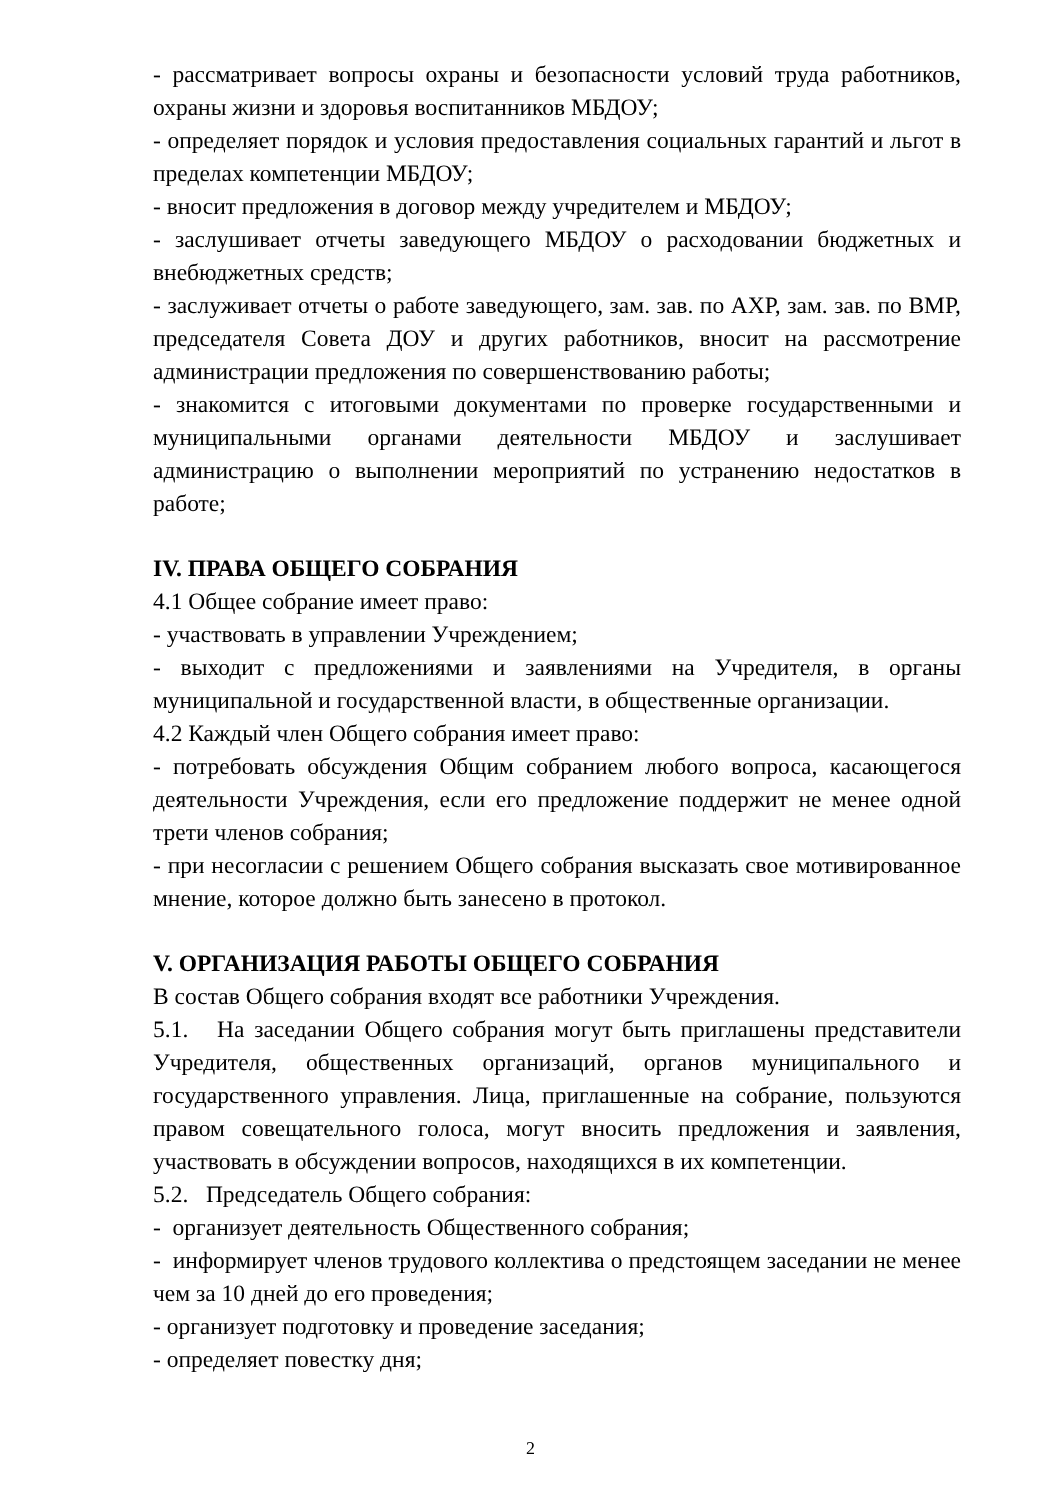- рассматривает вопросы охраны и безопасности условий труда работников, охраны жизни и здоровья воспитанников МБДОУ;
- определяет порядок и условия предоставления социальных гарантий и льгот в пределах компетенции МБДОУ;
- вносит предложения в договор между учредителем и МБДОУ;
- заслушивает отчеты заведующего МБДОУ о расходовании бюджетных и внебюджетных средств;
- заслуживает отчеты о работе заведующего, зам. зав. по АХР, зам. зав. по ВМР, председателя Совета ДОУ и других работников, вносит на рассмотрение администрации предложения по совершенствованию работы;
- знакомится с итоговыми документами по проверке государственными и муниципальными органами деятельности МБДОУ и заслушивает администрацию о выполнении мероприятий по устранению недостатков в работе;
IV. ПРАВА ОБЩЕГО СОБРАНИЯ
4.1 Общее собрание имеет право:
- участвовать в управлении Учреждением;
- выходит с предложениями и заявлениями на Учредителя, в органы муниципальной и государственной власти, в общественные организации.
4.2 Каждый член Общего собрания имеет право:
- потребовать обсуждения Общим собранием любого вопроса, касающегося деятельности Учреждения, если его предложение поддержит не менее одной трети членов собрания;
- при несогласии с решением Общего собрания высказать свое мотивированное мнение, которое должно быть занесено в протокол.
V. ОРГАНИЗАЦИЯ РАБОТЫ ОБЩЕГО СОБРАНИЯ
В состав Общего собрания входят все работники Учреждения.
5.1. На заседании Общего собрания могут быть приглашены представители Учредителя, общественных организаций, органов муниципального и государственного управления. Лица, приглашенные на собрание, пользуются правом совещательного голоса, могут вносить предложения и заявления, участвовать в обсуждении вопросов, находящихся в их компетенции.
5.2. Председатель Общего собрания:
- организует деятельность Общественного собрания;
- информирует членов трудового коллектива о предстоящем заседании не менее чем за 10 дней до его проведения;
- организует подготовку и проведение заседания;
- определяет повестку дня;
2